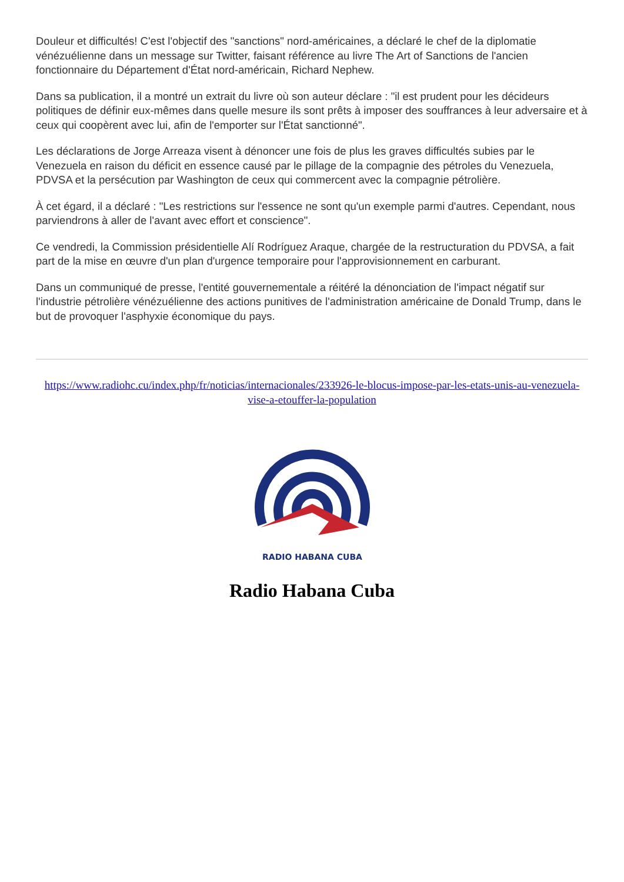Douleur et difficultés! C'est l'objectif des "sanctions" nord-américaines, a déclaré le chef de la diplomatie vénézuélienne dans un message sur Twitter, faisant référence au livre The Art of Sanctions de l'ancien fonctionnaire du Département d'État nord-américain, Richard Nephew.
Dans sa publication, il a montré un extrait du livre où son auteur déclare : "il est prudent pour les décideurs politiques de définir eux-mêmes dans quelle mesure ils sont prêts à imposer des souffrances à leur adversaire et à ceux qui coopèrent avec lui, afin de l'emporter sur l'État sanctionné".
Les déclarations de Jorge Arreaza visent à dénoncer une fois de plus les graves difficultés subies par le Venezuela en raison du déficit en essence causé par le pillage de la compagnie des pétroles du Venezuela, PDVSA et la persécution par Washington de ceux qui commercent avec la compagnie pétrolière.
À cet égard, il a déclaré : "Les restrictions sur l'essence ne sont qu'un exemple parmi d'autres. Cependant, nous parviendrons à aller de l'avant avec effort et conscience".
Ce vendredi, la Commission présidentielle Alí Rodríguez Araque, chargée de la restructuration du PDVSA, a fait part de la mise en œuvre d'un plan d'urgence temporaire pour l'approvisionnement en carburant.
Dans un communiqué de presse, l'entité gouvernementale a réitéré la dénonciation de l'impact négatif sur l'industrie pétrolière vénézuélienne des actions punitives de l'administration américaine de Donald Trump, dans le but de provoquer l'asphyxie économique du pays.
https://www.radiohc.cu/index.php/fr/noticias/internacionales/233926-le-blocus-impose-par-les-etats-unis-au-venezuela-vise-a-etouffer-la-population
RADIO HABANA CUBA
Radio Habana Cuba